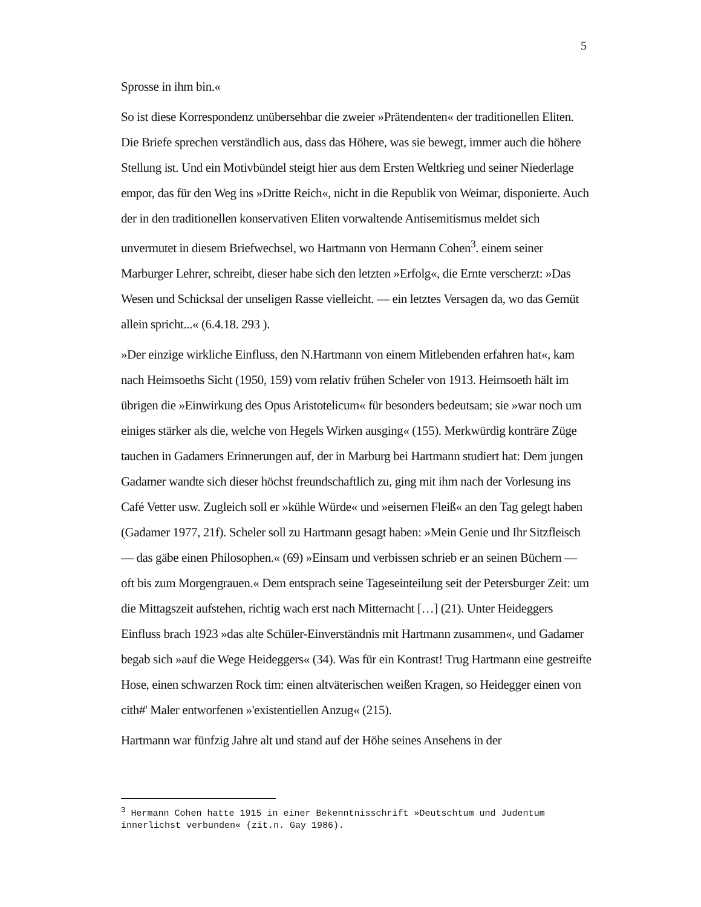5
Sprosse in ihm bin.«
So ist diese Korrespondenz unübersehbar die zweier »Prätendenten« der traditionellen Eliten. Die Briefe sprechen verständlich aus, dass das Höhere, was sie bewegt, immer auch die höhere Stellung ist. Und ein Motivbündel steigt hier aus dem Ersten Weltkrieg und seiner Niederlage empor, das für den Weg ins »Dritte Reich«, nicht in die Republik von Weimar, disponierte. Auch der in den traditionellen konservativen Eliten vorwaltende Antisemitismus meldet sich unvermutet in diesem Briefwechsel, wo Hartmann von Hermann Cohen<sup>3</sup>. einem seiner Marburger Lehrer, schreibt, dieser habe sich den letzten »Erfolg«, die Ernte verscherzt: »Das Wesen und Schicksal der unseligen Rasse vielleicht. — ein letztes Versagen da, wo das Gemüt allein spricht...« (6.4.18. 293 ).
»Der einzige wirkliche Einfluss, den N.Hartmann von einem Mitlebenden erfahren hat«, kam nach Heimsoeths Sicht (1950, 159) vom relativ frühen Scheler von 1913. Heimsoeth hält im übrigen die »Einwirkung des Opus Aristotelicum« für besonders bedeutsam; sie »war noch um einiges stärker als die, welche von Hegels Wirken ausging« (155). Merkwürdig konträre Züge tauchen in Gadamers Erinnerungen auf, der in Marburg bei Hartmann studiert hat: Dem jungen Gadamer wandte sich dieser höchst freundschaftlich zu, ging mit ihm nach der Vorlesung ins Café Vetter usw. Zugleich soll er »kühle Würde« und »eisernen Fleiß« an den Tag gelegt haben (Gadamer 1977, 21f). Scheler soll zu Hartmann gesagt haben: »Mein Genie und Ihr Sitzfleisch — das gäbe einen Philosophen.« (69) »Einsam und verbissen schrieb er an seinen Büchern — oft bis zum Morgengrauen.« Dem entsprach seine Tageseinteilung seit der Petersburger Zeit: um die Mittagszeit aufstehen, richtig wach erst nach Mitternacht […] (21). Unter Heideggers Einfluss brach 1923 »das alte Schüler-Einverständnis mit Hartmann zusammen«, und Gadamer begab sich »auf die Wege Heideggers« (34). Was für ein Kontrast! Trug Hartmann eine gestreifte Hose, einen schwarzen Rock tim: einen altväterischen weißen Kragen, so Heidegger einen von cith#' Maler entworfenen »'existentiellen Anzug« (215).
Hartmann war fünfzig Jahre alt und stand auf der Höhe seines Ansehens in der
<sup>3</sup> Hermann Cohen hatte 1915 in einer Bekenntnisschrift »Deutschtum und Judentum innerlichst verbunden« (zit.n. Gay 1986).